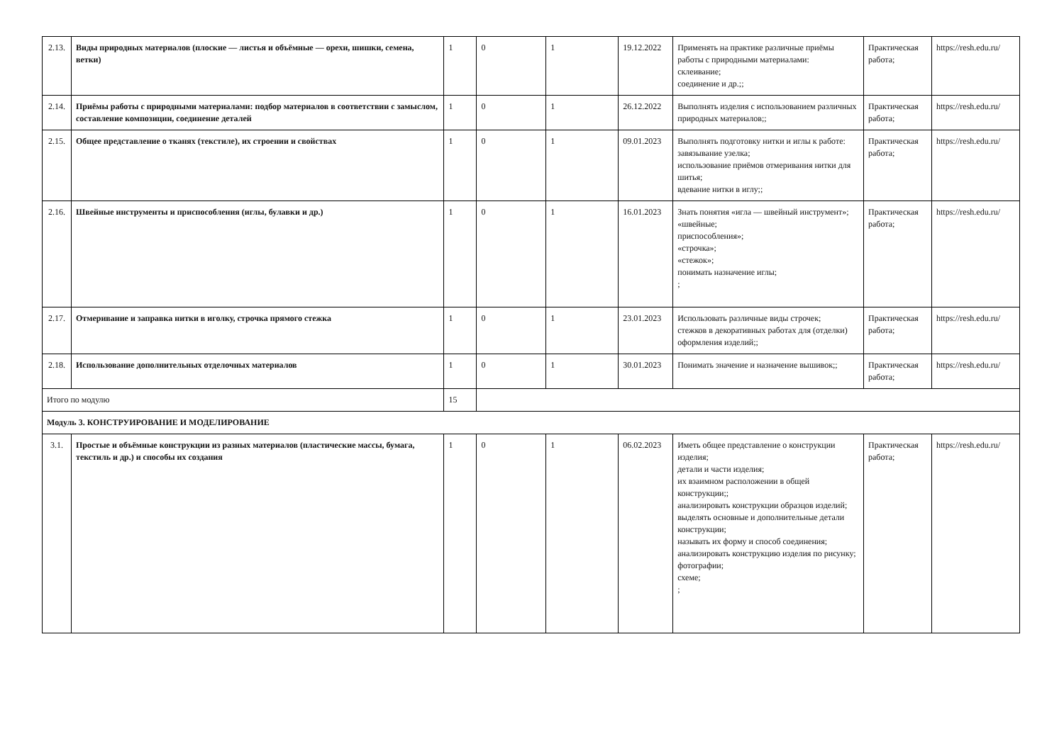| 2.13. | Виды природных материалов (плоские — листья и объёмные — орехи, шишки, семена, ветки) | 1 | 0 | 1 | 19.12.2022 | Применять на практике различные приёмы работы с природными материалами: склеивание; соединение и др.;; | Практическая работа; | https://resh.edu.ru/ |
| 2.14. | Приёмы работы с природными материалами: подбор материалов в соответствии с замыслом, составление композиции, соединение деталей | 1 | 0 | 1 | 26.12.2022 | Выполнять изделия с использованием различных природных материалов;; | Практическая работа; | https://resh.edu.ru/ |
| 2.15. | Общее представление о тканях (текстиле), их строении и свойствах | 1 | 0 | 1 | 09.01.2023 | Выполнять подготовку нитки и иглы к работе: завязывание узелка; использование приёмов отмеривания нитки для шитья; вдевание нитки в иглу;; | Практическая работа; | https://resh.edu.ru/ |
| 2.16. | Швейные инструменты и приспособления (иглы, булавки и др.) | 1 | 0 | 1 | 16.01.2023 | Знать понятия «игла — швейный инструмент»; «швейные; приспособления»; «строчка»; «стежок»; понимать назначение иглы; ; | Практическая работа; | https://resh.edu.ru/ |
| 2.17. | Отмеривание и заправка нитки в иголку, строчка прямого стежка | 1 | 0 | 1 | 23.01.2023 | Использовать различные виды строчек; стежков в декоративных работах для (отделки) оформления изделий;; | Практическая работа; | https://resh.edu.ru/ |
| 2.18. | Использование дополнительных отделочных материалов | 1 | 0 | 1 | 30.01.2023 | Понимать значение и назначение вышивок;; | Практическая работа; | https://resh.edu.ru/ |
| Итого по модулю | | 15 | | | | | | |
| Модуль 3. КОНСТРУИРОВАНИЕ И МОДЕЛИРОВАНИЕ | | | | | | | | |
| 3.1. | Простые и объёмные конструкции из разных материалов (пластические массы, бумага, текстиль и др.) и способы их создания | 1 | 0 | 1 | 06.02.2023 | Иметь общее представление о конструкции изделия; детали и части изделия; их взаимном расположении в общей конструкции;; анализировать конструкции образцов изделий; выделять основные и дополнительные детали конструкции; называть их форму и способ соединения; анализировать конструкцию изделия по рисунку; фотографии; схеме; ; | Практическая работа; | https://resh.edu.ru/ |